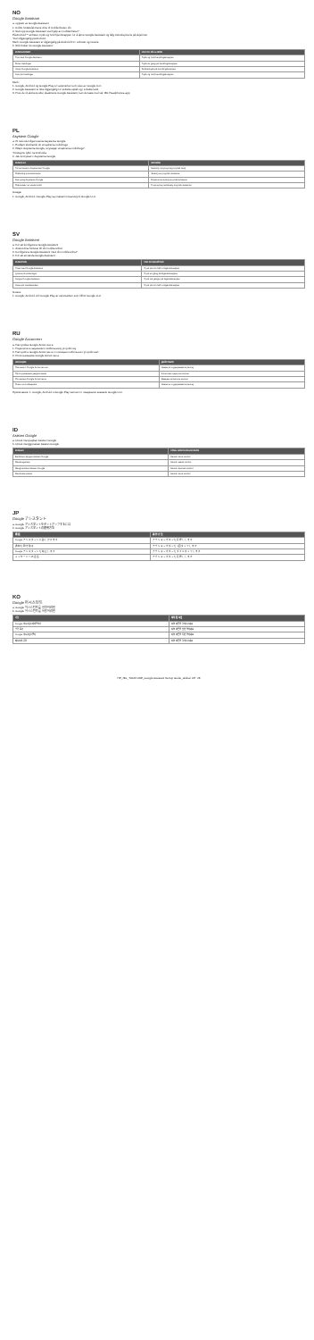NO
Google Assistant
a. oppsett av Google Assistant
1. Koble hodetelefonene dine til mobilenheten din
2. Sett opp Google Assistant ved hjelp av mobilenheten*:
På Android™-enheter, trykk og hold hjemknappen for å åpne Google Assistant og følg instruksjonene på skjermen.
*Kun tilgjengelig på Android.
Merk: Google Assistant er tilgjengelig på Android 6.0+ enheter og nevere.
b. Slik bruker du Google Assistent:
| FUNKSJONER | HVA DU MÅ GJØRE |
| --- | --- |
| Prat med Google Assistent | Trykk og hold handlingsknappen |
| Motta meldinger | Trykk én gang på handlingsknappen |
| Stopp Google Assistent | Dobbelttrykk på handlingsknappen |
| Svar på meldinger | Trykk og hold handlingsknappen |
Merk:
1. Google, Android og Google Play er varemerker som eies av Google LLC.
2. Google Assistent er ikke tilgjengelig for enkelte språk og i enkelte land.
3. Hvis du vil aktivere eller deaktivere Google Assistent, kan du laste ned vår JBL Headphones-app.
PL
Asystent Google
a. W celu skonfigurowania Asystenta Google
1. Podłącz słuchawki do urządzenia mobilnego
2. Włącz Asystenta Google, używając urządzenia mobilnego*.
*Dostępne tylko na Androida.
b. Jak korzystać z Asystenta Google
| FUNKCJA | SPOSÓB |
| --- | --- |
| Porozmawiaj z Asystentem Google | Naciśnij i przytrzymaj przycisk akcji |
| Odsłuchaj powiadomienia | Stuknij raz przycisk działania |
| Zatrzymaj Asystenta Google | Dwukrotnie stuknij przycisk działania |
| Odpowiedz na wiadomości | Przytrzymaj naciśnięty przycisk działania |
Uwaga:
1. Google, Android i Google Play są znakami towarowymi Google LLC.
SV
Google Assistent
a. För att konfigurera Google Assistent
1. Anslut dina hörlurar till din mobila enhet
2. Konfigurera Google Assistent med din mobila enhet*.
b. För att använda Google Assistent
| FUNKTION | VAD DU BEHÖVER |
| --- | --- |
| Prata med Google Assistent | Tryck på och håll in åtgärdsknappen |
| Lyssna på aviseringar | Tryck en gång på åtgärdsknappen |
| Stoppa Google Assistent | Tryck två gånger på åtgärdsknappen |
| Svara på meddelanden | Tryck på och håll in åtgärdsknappen |
Notera:
1. Google, Android och Google Play är varumärken som tillhör Google LLC.
RU
Google Ассистент
a. Настройка Google Ассистента
1. Подключите наушники к мобильному устройству
2. Настройте Google Ассистента с помощью мобильного устройства*.
b. Использование Google Ассистента
| ФУНКЦИЯ | ДЕЙСТВИЯ |
| --- | --- |
| Разговор с Google Ассистентом | Нажмите и удерживайте кнопку |
| Прослушивание уведомлений | Коснитесь один раз кнопки |
| Остановка Google Ассистента | Дважды коснитесь кнопки |
| Ответ на сообщения | Нажмите и удерживайте кнопку |
Примечание: 1. Google, Android и Google Play являются товарными знаками Google LLC.
ID
Asisten Google
a. Untuk menyiapkan Asisten Google
b. Untuk menggunakan Asisten Google
| FUNGSI | YANG HARUS DILAKUKAN |
| --- | --- |
| Berbicara dengan Asisten Google | Sentuh lama tombol |
| Mendengarkan | Sentuh sekali tombol |
| Menghentikan Asisten Google | Sentuh dua kali tombol |
| Membalas pesan | Sentuh lama tombol |
JP
Google アシスタント
a. Google アシスタントをセットアップするには
b. Google アシスタントの使用方法
| 機能 | 操作方法 |
| --- | --- |
| Google アシスタントに話しかけます | アクションボタンを長押しします |
| 通知を聞き取る | アクションボタンを1回タップします |
| Google アシスタントを停止します | アクションボタンをダブルタップします |
| メッセージへの返信 | アクションボタンを長押しします |
KO
Google 어시스턴트
a. Google 어시스턴트를 설정하려면
b. Google 어시스턴트를 사용하려면
| 기능 | 해야 할 작업 |
| --- | --- |
| Google 어시스턴트에게 말하기 | 작업 버튼을 길게 누르세요 |
| 알림 듣기 | 작업 버튼을 한 번 탭하세요 |
| Google 어시스턴트 중지 | 작업 버튼을 두 번 탭하세요 |
| 메시지에 응답 | 작업 버튼을 길게 누르세요 |
HP_JBL_TOUR ONE_Google Assistant Set Up Guide_Global_CE_V8